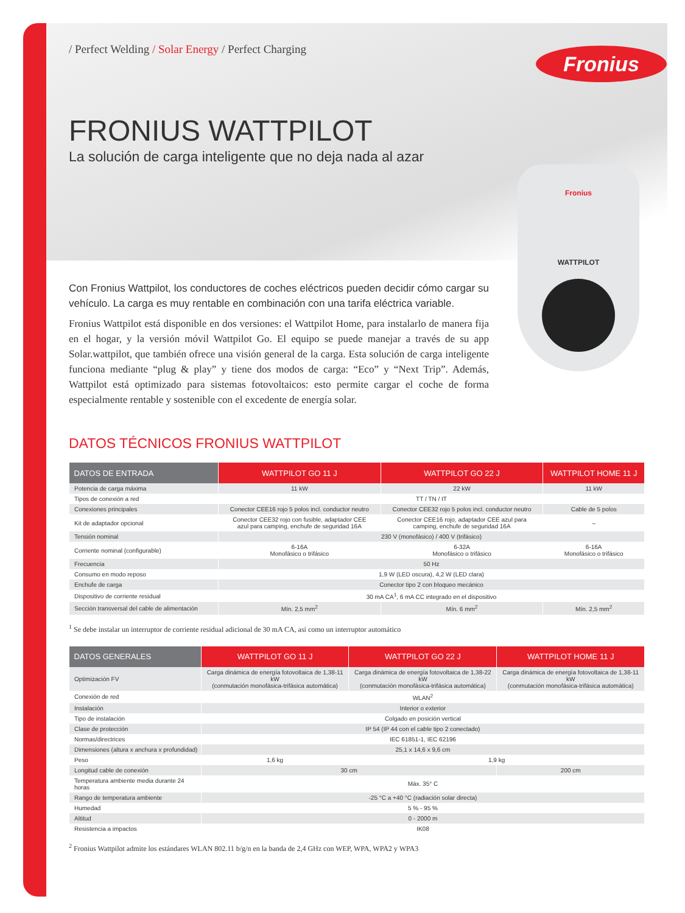Fronius
Fronius
WATTPILOT
/ Perfect Welding / Solar Energy / Perfect Charging
FRONIUS WATTPILOT
La solución de carga inteligente que no deja nada al azar
Con Fronius Wattpilot, los conductores de coches eléctricos pueden decidir cómo cargar su vehículo. La carga es muy rentable en combinación con una tarifa eléctrica variable.
Fronius Wattpilot está disponible en dos versiones: el Wattpilot Home, para instalarlo de manera fija en el hogar, y la versión móvil Wattpilot Go. El equipo se puede manejar a través de su app Solar.wattpilot, que también ofrece una visión general de la carga. Esta solución de carga inteligente funciona mediante “plug & play” y tiene dos modos de carga: “Eco” y “Next Trip”. Además, Wattpilot está optimizado para sistemas fotovoltaicos: esto permite cargar el coche de forma especialmente rentable y sostenible con el excedente de energía solar.
DATOS TÉCNICOS FRONIUS WATTPILOT
| DATOS DE ENTRADA | WATTPILOT GO 11 J | WATTPILOT GO 22 J | WATTPILOT HOME 11 J |
| --- | --- | --- | --- |
| Potencia de carga máxima | 11 kW | 22 kW | 11 kW |
| Tipos de conexión a red | TT / TN / IT | | |
| Conexiones principales | Conector CEE16 rojo 5 polos incl. conductor neutro | Conector CEE32 rojo 5 polos incl. conductor neutro | Cable de 5 polos |
| Kit de adaptador opcional | Conector CEE32 rojo con fusible, adaptador CEE azul para camping, enchufe de seguridad 16A | Conector CEE16 rojo, adaptador CEE azul para camping, enchufe de seguridad 16A | – |
| Tensión nominal | 230 V (monofásico) / 400 V (trifásico) | | |
| Corriente nominal (configurable) | 6-16A Monofásico o trifásico | 6-32A Monofásico o trifásico | 6-16A Monofásico o trifásico |
| Frecuencia | 50 Hz | | |
| Consumo en modo reposo | 1,9 W (LED oscura), 4,2 W (LED clara) | | |
| Enchufe de carga | Conector tipo 2 con bloqueo mecánico | | |
| Dispositivo de corriente residual | 30 mA CA<sup>1</sup>, 6 mA CC integrado en el dispositivo | | |
| Sección transversal del cable de alimentación | Mín. 2,5 mm<sup>2</sup> | Mín. 6 mm<sup>2</sup> | Mín. 2,5 mm<sup>2</sup> |
<sup>1</sup> Se debe instalar un interruptor de corriente residual adicional de 30 mA CA, así como un interruptor automático
| DATOS GENERALES | WATTPILOT GO 11 J | WATTPILOT GO 22 J | WATTPILOT HOME 11 J |
| --- | --- | --- | --- |
| Optimización FV | Carga dinámica de energía fotovoltaica de 1,38-11 kW (conmutación monofásica-trifásica automática) | Carga dinámica de energía fotovoltaica de 1,38-22 kW (conmutación monofásica-trifásica automática) | Carga dinámica de energía fotovoltaica de 1,38-11 kW (conmutación monofásica-trifásica automática) |
| Conexión de red | WLAN<sup>2</sup> | | |
| Instalación | Interior o exterior | | |
| Tipo de instalación | Colgado en posición vertical | | |
| Clase de protección | IP 54 (IP 44 con el cable tipo 2 conectado) | | |
| Normas/directrices | IEC 61851-1, IEC 62196 | | |
| Dimensiones (altura x anchura x profundidad) | 25,1 x 14,6 x 9,6 cm | | |
| Peso | 1,6 kg | 1,9 kg | |
| Longitud cable de conexión | 30 cm | | 200 cm |
| Temperatura ambiente media durante 24 horas | Máx. 35° C | | |
| Rango de temperatura ambiente | -25 °C a +40 °C (radiación solar directa) | | |
| Humedad | 5 % - 95 % | | |
| Altitud | 0 - 2000 m | | |
| Resistencia a impactos | IK08 | | |
<sup>2</sup> Fronius Wattpilot admite los estándares WLAN 802.11 b/g/n en la banda de 2,4 GHz con WEP, WPA, WPA2 y WPA3